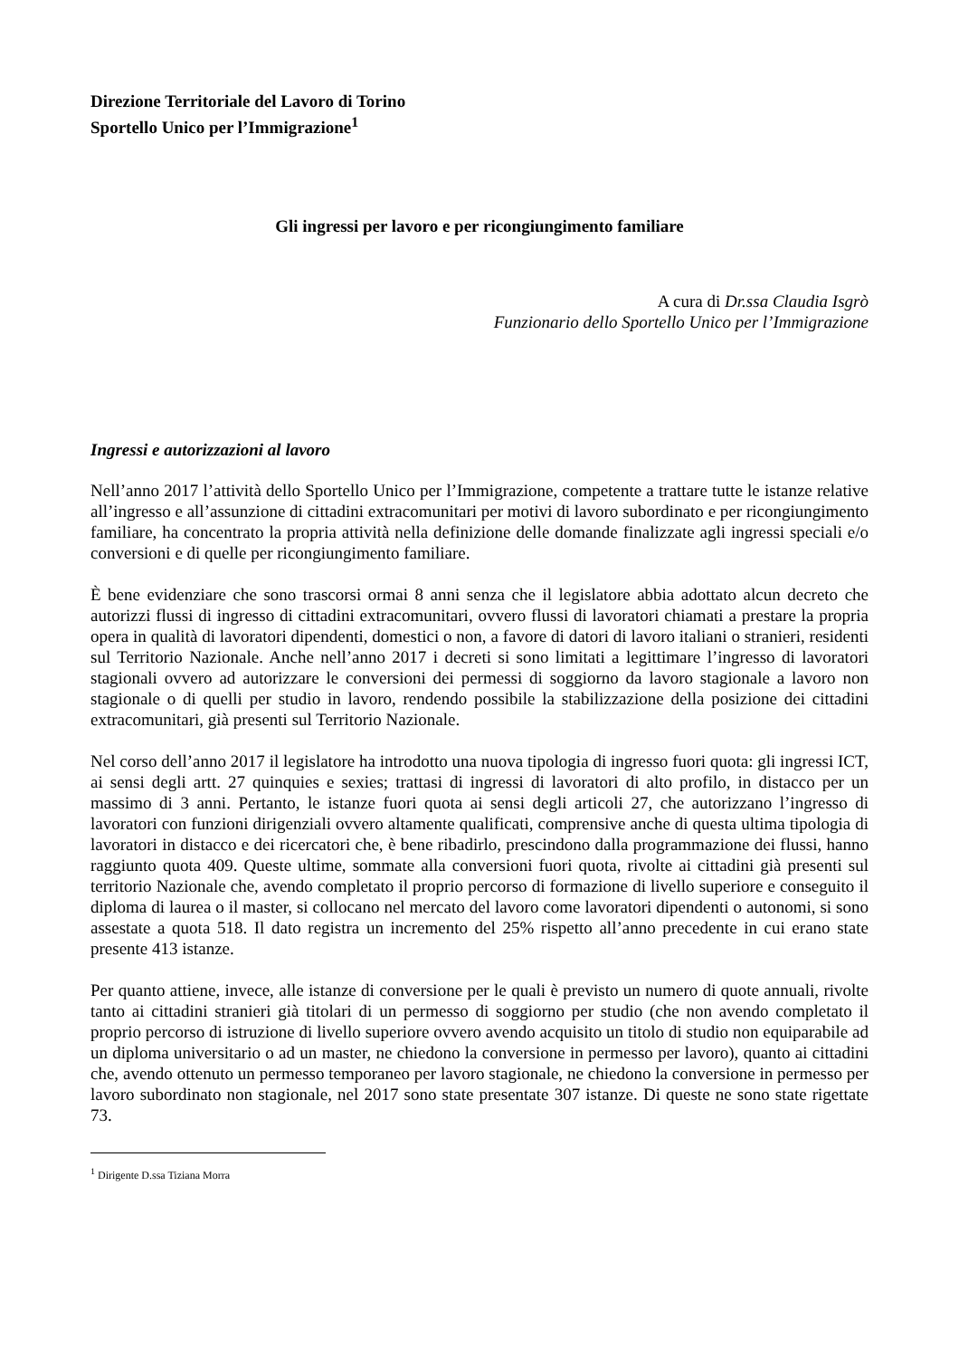Direzione Territoriale del Lavoro di Torino
Sportello Unico per l’Immigrazione<sup>1</sup>
Gli ingressi per lavoro e per ricongiungimento familiare
A cura di Dr.ssa Claudia Isgrò
Funzionario dello Sportello Unico per l’Immigrazione
Ingressi e autorizzazioni al lavoro
Nell’anno 2017 l’attività dello Sportello Unico per l’Immigrazione, competente a trattare tutte le istanze relative all’ingresso e all’assunzione di cittadini extracomunitari per motivi di lavoro subordinato e per ricongiungimento familiare, ha concentrato la propria attività nella definizione delle domande finalizzate agli ingressi speciali e/o conversioni e di quelle per ricongiungimento familiare.
È bene evidenziare che sono trascorsi ormai 8 anni senza che il legislatore abbia adottato alcun decreto che autorizzi flussi di ingresso di cittadini extracomunitari, ovvero flussi di lavoratori chiamati a prestare la propria opera in qualità di lavoratori dipendenti, domestici o non, a favore di datori di lavoro italiani o stranieri, residenti sul Territorio Nazionale. Anche nell’anno 2017 i decreti si sono limitati a legittimare l’ingresso di lavoratori stagionali ovvero ad autorizzare le conversioni dei permessi di soggiorno da lavoro stagionale a lavoro non stagionale o di quelli per studio in lavoro, rendendo possibile la stabilizzazione della posizione dei cittadini extracomunitari, già presenti sul Territorio Nazionale.
Nel corso dell’anno 2017 il legislatore ha introdotto una nuova tipologia di ingresso fuori quota: gli ingressi ICT, ai sensi degli artt. 27 quinquies e sexies; trattasi di ingressi di lavoratori di alto profilo, in distacco per un massimo di 3 anni. Pertanto, le istanze fuori quota ai sensi degli articoli 27, che autorizzano l’ingresso di lavoratori con funzioni dirigenziali ovvero altamente qualificati, comprensive anche di questa ultima tipologia di lavoratori in distacco e dei ricercatori che, è bene ribadirlo, prescindono dalla programmazione dei flussi, hanno raggiunto quota 409. Queste ultime, sommate alla conversioni fuori quota, rivolte ai cittadini già presenti sul territorio Nazionale che, avendo completato il proprio percorso di formazione di livello superiore e conseguito il diploma di laurea o il master, si collocano nel mercato del lavoro come lavoratori dipendenti o autonomi, si sono assestate a quota 518. Il dato registra un incremento del 25% rispetto all’anno precedente in cui erano state presente 413 istanze.
Per quanto attiene, invece, alle istanze di conversione per le quali è previsto un numero di quote annuali, rivolte tanto ai cittadini stranieri già titolari di un permesso di soggiorno per studio (che non avendo completato il proprio percorso di istruzione di livello superiore ovvero avendo acquisito un titolo di studio non equiparabile ad un diploma universitario o ad un master, ne chiedono la conversione in permesso per lavoro), quanto ai cittadini che, avendo ottenuto un permesso temporaneo per lavoro stagionale, ne chiedono la conversione in permesso per lavoro subordinato non stagionale, nel 2017 sono state presentate 307 istanze. Di queste ne sono state rigettate 73.
<sup>1</sup> Dirigente D.ssa Tiziana Morra